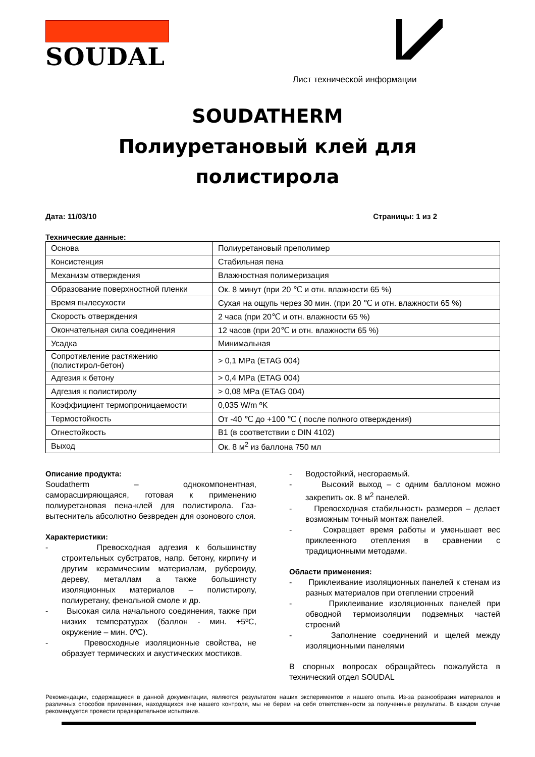SOUDAL
Лист технической информации
SOUDATHERM
Полиуретановый клей для
полистирола
Дата: 11/03/10 Страницы: 1 из 2
Технические данные:
| Основа | Полиуретановый преполимер |
| Консистенция | Стабильная пена |
| Механизм отверждения | Влажностная полимеризация |
| Образование поверхностной пленки | Ок. 8 минут (при 20 ℃ и отн. влажности 65 %) |
| Время пылесухости | Сухая на ощупь через 30 мин. (при 20 ℃ и отн. влажности 65 %) |
| Скорость отверждения | 2 часа (при 20℃ и отн. влажности 65 %) |
| Окончательная сила соединения | 12 часов (при 20℃ и отн. влажности 65 %) |
| Усадка | Минимальная |
| Сопротивление растяжению (полистирол-бетон) | > 0,1 MPa (ETAG 004) |
| Адгезия к бетону | > 0,4 MPa (ETAG 004) |
| Адгезия к полистиролу | > 0,08 MPa (ETAG 004) |
| Коэффициент термопроницаемости | 0,035 W/m ºK |
| Термостойкость | От -40 ℃ до +100 ℃ ( после полного отверждения) |
| Огнестойкость | B1 (в соответствии с DIN 4102) |
| Выход | Ок. 8 м<sup>2</sup> из баллона 750 мл |
Описание продукта:
Soudatherm – однокомпонентная, саморасширяющаяся, готовая к применению полиуретановая пена-клей для полистирола. Газ-вытеснитель абсолютно безвреден для озонового слоя.
Характеристики:
- Превосходная адгезия к большинству строительных субстратов, напр. бетону, кирпичу и другим керамическим материалам, рубероиду, дереву, металлам а также большинсту изоляционных материалов – полистиролу, полиуретану, фенольной смоле и др.
- Высокая сила начального соединения, также при низких температурах (баллон - мин. +5ºC, окружение – мин. 0ºC).
- Превосходные изоляционные свойства, не образует термических и акустических мостиков.
- Водостойкий, несгораемый.
- Высокий выход – с одним баллоном можно закрепить ок. 8 м<sup>2</sup> панелей.
- Превосходная стабильность размеров – делает возможным точный монтаж панелей.
- Сокращает время работы и уменьшает вес приклеенного отепления в сравнении с традиционными методами.
Области применения:
- Приклеивание изоляционных панелей к стенам из разных материалов при отеплении строений
- Приклеивание изоляционных панелей при обводной термоизоляции подземных частей строений
- Заполнение соединений и щелей между изоляционными панелями
В спорных вопросах обращайтесь пожалуйста в технический отдел SOUDAL
Рекомендации, содержащиеся в данной документации, являются результатом наших экспериментов и нашего опыта. Из-за разнообразия материалов и различных способов применения, находящихся вне нашего контроля, мы не берем на себя ответственности за полученные результаты. В каждом случае рекомендуется провести предварительное испытание.